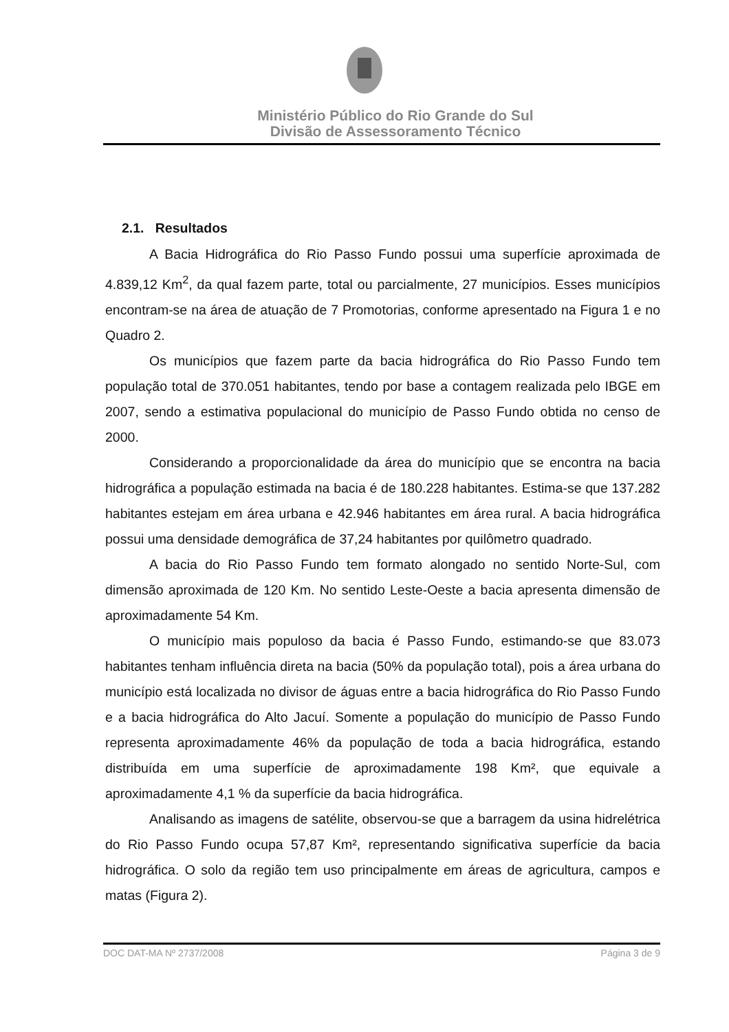Ministério Público do Rio Grande do Sul
Divisão de Assessoramento Técnico
2.1. Resultados
A Bacia Hidrográfica do Rio Passo Fundo possui uma superfície aproximada de 4.839,12 Km<sup>2</sup>, da qual fazem parte, total ou parcialmente, 27 municípios. Esses municípios encontram-se na área de atuação de 7 Promotorias, conforme apresentado na Figura 1 e no Quadro 2.
Os municípios que fazem parte da bacia hidrográfica do Rio Passo Fundo tem população total de 370.051 habitantes, tendo por base a contagem realizada pelo IBGE em 2007, sendo a estimativa populacional do município de Passo Fundo obtida no censo de 2000.
Considerando a proporcionalidade da área do município que se encontra na bacia hidrográfica a população estimada na bacia é de 180.228 habitantes. Estima-se que 137.282 habitantes estejam em área urbana e 42.946 habitantes em área rural. A bacia hidrográfica possui uma densidade demográfica de 37,24 habitantes por quilômetro quadrado.
A bacia do Rio Passo Fundo tem formato alongado no sentido Norte-Sul, com dimensão aproximada de 120 Km. No sentido Leste-Oeste a bacia apresenta dimensão de aproximadamente 54 Km.
O município mais populoso da bacia é Passo Fundo, estimando-se que 83.073 habitantes tenham influência direta na bacia (50% da população total), pois a área urbana do município está localizada no divisor de águas entre a bacia hidrográfica do Rio Passo Fundo e a bacia hidrográfica do Alto Jacuí. Somente a população do município de Passo Fundo representa aproximadamente 46% da população de toda a bacia hidrográfica, estando distribuída em uma superfície de aproximadamente 198 Km², que equivale a aproximadamente 4,1 % da superfície da bacia hidrográfica.
Analisando as imagens de satélite, observou-se que a barragem da usina hidrelétrica do Rio Passo Fundo ocupa 57,87 Km², representando significativa superfície da bacia hidrográfica. O solo da região tem uso principalmente em áreas de agricultura, campos e matas (Figura 2).
DOC DAT-MA Nº 2737/2008 Página 3 de 9